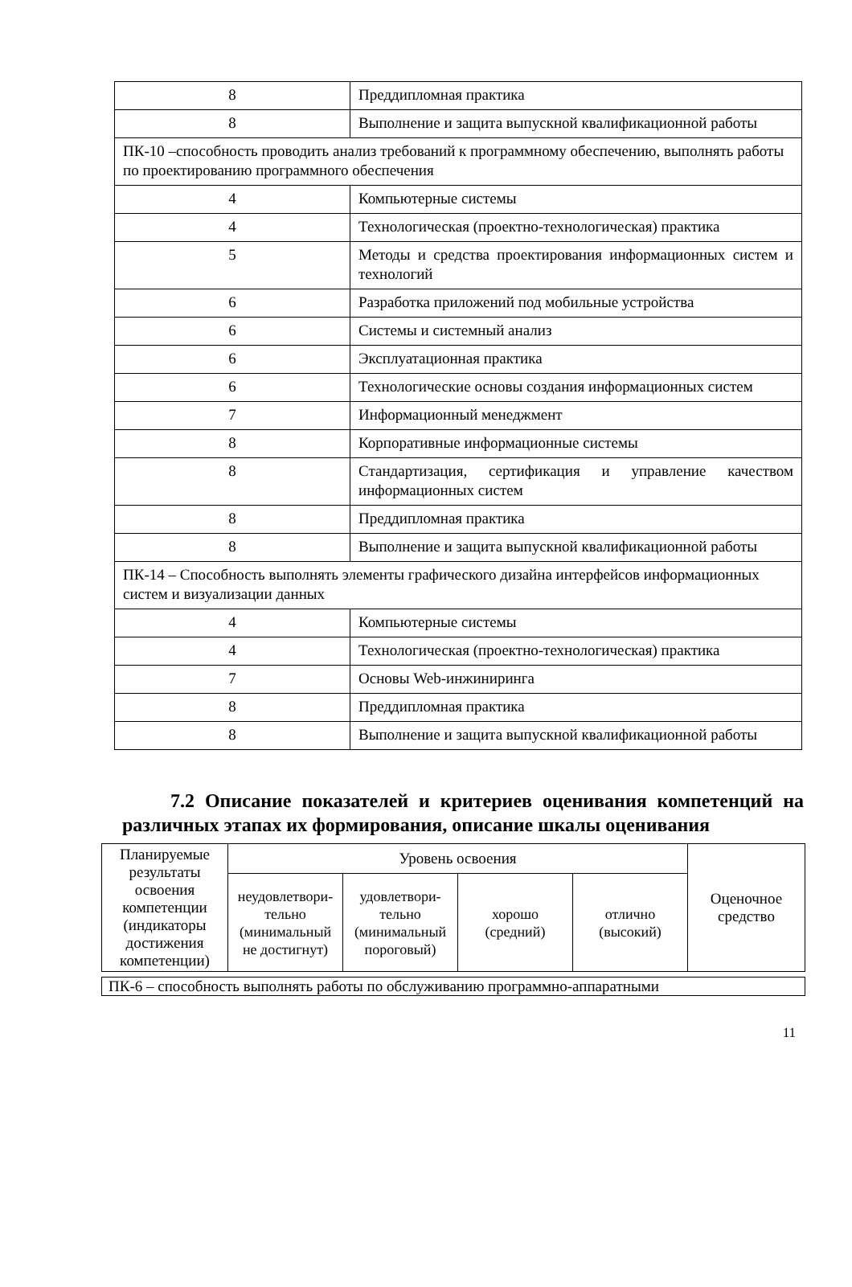| 8 | Преддипломная практика |
| 8 | Выполнение и защита выпускной квалификационной работы |
| ПК-10 –способность проводить анализ требований к программному обеспечению, выполнять работы по проектированию программного обеспечения | |
| 4 | Компьютерные системы |
| 4 | Технологическая (проектно-технологическая) практика |
| 5 | Методы и средства проектирования информационных систем и технологий |
| 6 | Разработка приложений под мобильные устройства |
| 6 | Системы и системный анализ |
| 6 | Эксплуатационная практика |
| 6 | Технологические основы создания информационных систем |
| 7 | Информационный менеджмент |
| 8 | Корпоративные информационные системы |
| 8 | Стандартизация, сертификация и управление качеством информационных систем |
| 8 | Преддипломная практика |
| 8 | Выполнение и защита выпускной квалификационной работы |
| ПК-14 – Способность выполнять элементы графического дизайна интерфейсов информационных систем и визуализации данных | |
| 4 | Компьютерные системы |
| 4 | Технологическая (проектно-технологическая) практика |
| 7 | Основы Web-инжиниринга |
| 8 | Преддипломная практика |
| 8 | Выполнение и защита выпускной квалификационной работы |
7.2 Описание показателей и критериев оценивания компетенций на различных этапах их формирования, описание шкалы оценивания
| Планируемые результаты освоения компетенции (индикаторы достижения компетенции) | Уровень освоения | | | | Оценочное средство |
| --- | --- | --- | --- | --- | --- |
| | неудовлетвори-тельно (минимальный не достигнут) | удовлетвори-тельно (минимальный пороговый) | хорошо (средний) | отлично (высокий) | |
| ПК-6 – способность выполнять работы по обслуживанию программно-аппаратными |
11